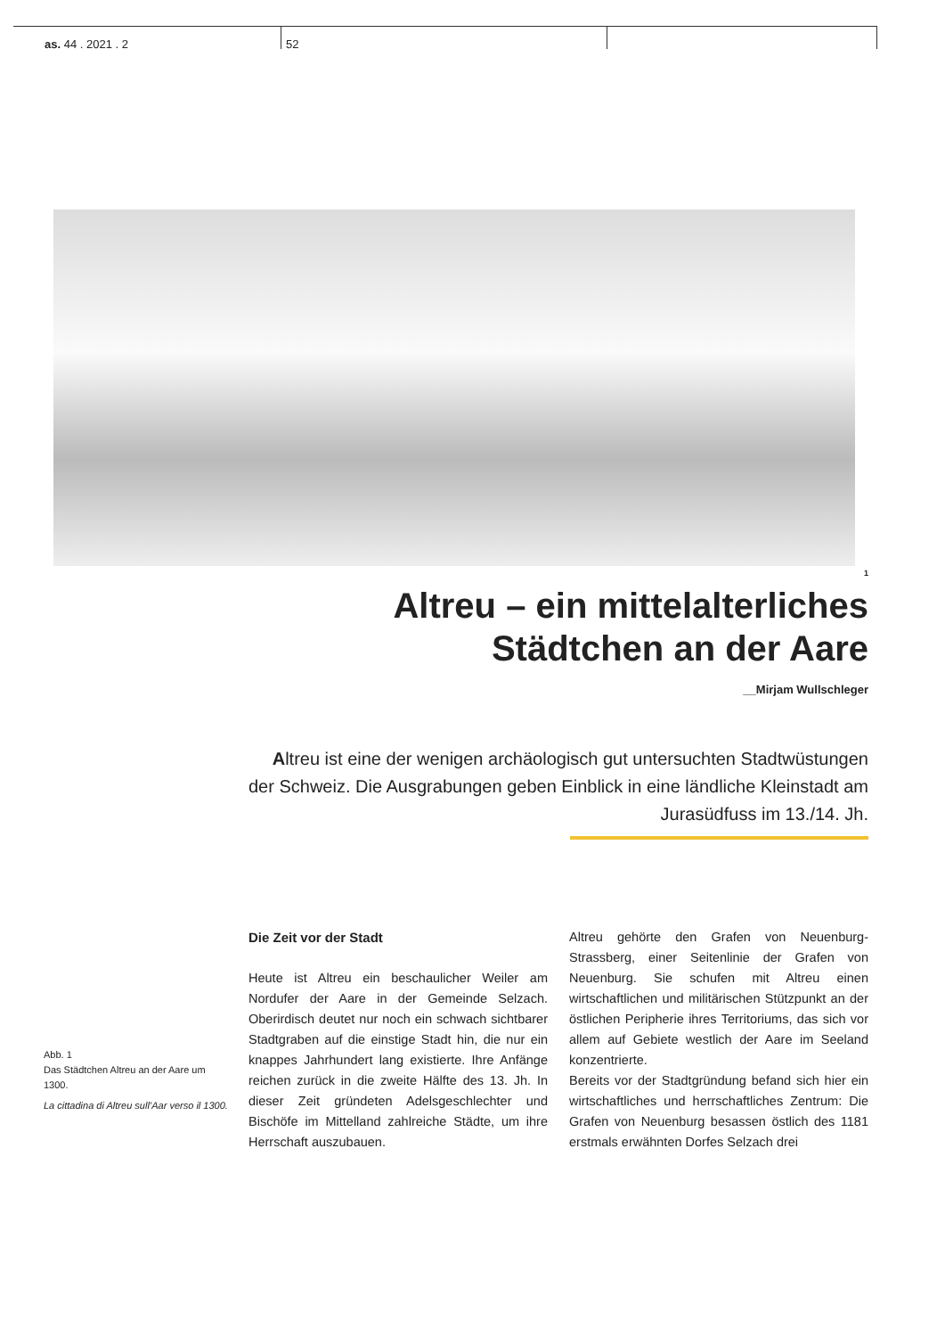as. 44 . 2021 . 2 52
1
Altreu – ein mittelalterliches
Städtchen an der Aare
__Mirjam Wullschleger
Altreu ist eine der wenigen archäologisch gut untersuchten Stadtwüstungen der Schweiz. Die Ausgrabungen geben Einblick in eine ländliche Kleinstadt am Jurasüdfuss im 13./14. Jh.
Abb. 1
Das Städtchen Altreu an der Aare um 1300.
La cittadina di Altreu sull’Aar verso il 1300.
Die Zeit vor der Stadt
Heute ist Altreu ein beschaulicher Weiler am Nordufer der Aare in der Gemeinde Selzach. Oberirdisch deutet nur noch ein schwach sichtbarer Stadtgraben auf die einstige Stadt hin, die nur ein knappes Jahrhundert lang existierte. Ihre Anfänge reichen zurück in die zweite Hälfte des 13. Jh. In dieser Zeit gründeten Adelsgeschlechter und Bischöfe im Mittelland zahlreiche Städte, um ihre Herrschaft auszubauen.
Altreu gehörte den Grafen von Neuenburg-Strassberg, einer Seitenlinie der Grafen von Neuenburg. Sie schufen mit Altreu einen wirtschaftlichen und militärischen Stützpunkt an der östlichen Peripherie ihres Territoriums, das sich vor allem auf Gebiete westlich der Aare im Seeland konzentrierte.
Bereits vor der Stadtgründung befand sich hier ein wirtschaftliches und herrschaftliches Zentrum: Die Grafen von Neuenburg besassen östlich des 1181 erstmals erwähnten Dorfes Selzach drei